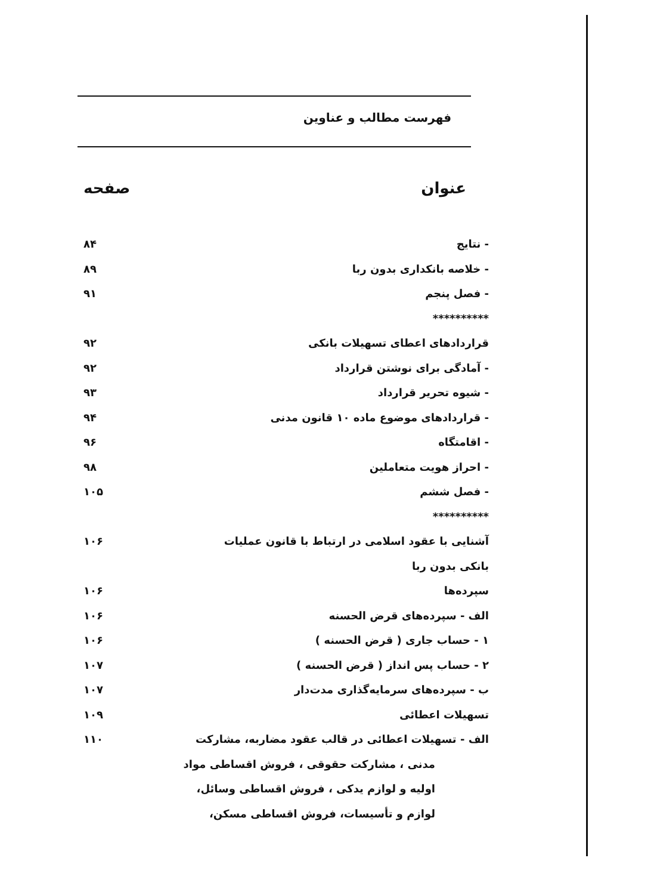فهرست مطالب و عناوین
عنوان صفحه
- نتایج ۸۴
- خلاصه بانکداری بدون ربا ۸۹
- فصل پنجم ۹۱
**********
قراردادهای اعطای تسهیلات بانکی ۹۲
- آمادگی برای نوشتن قرارداد ۹۲
- شیوه تحریر قرارداد ۹۳
- قراردادهای موضوع ماده ۱۰ قانون مدنی ۹۴
- اقامتگاه ۹۶
- احراز هویت متعاملین ۹۸
- فصل ششم ۱۰۵
**********
آشنایی با عقود اسلامی در ارتباط با قانون عملیات ۱۰۶
بانکی بدون ربا
سپرده‌ها ۱۰۶
الف - سپرده‌های قرض الحسنه ۱۰۶
۱ - حساب جاری ( قرض الحسنه ) ۱۰۶
۲ - حساب پس انداز ( قرض الحسنه ) ۱۰۷
ب - سپرده‌های سرمایه‌گذاری مدت‌دار ۱۰۷
تسهیلات اعطائی ۱۰۹
الف - تسهیلات اعطائی در قالب عقود مضاربه، مشارکت ۱۱۰
مدنی ، مشارکت حقوقی ، فروش اقساطی مواد
اولیه و لوازم یدکی ، فروش اقساطی وسائل،
لوازم و تأسیسات، فروش اقساطی مسکن،